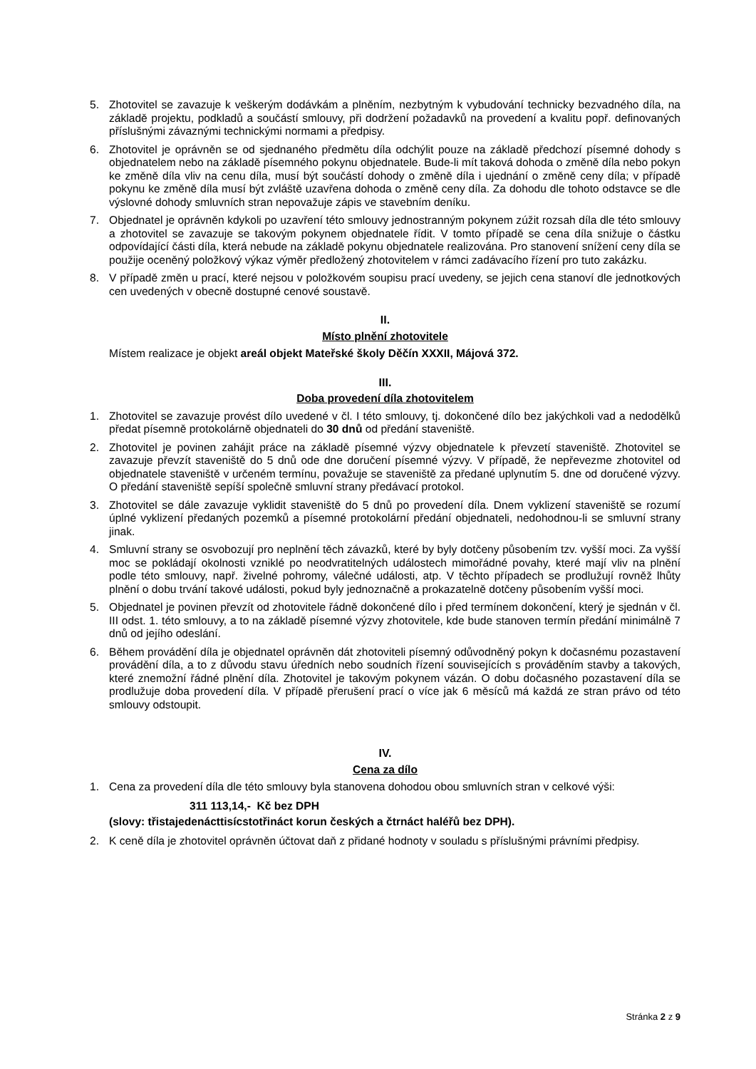5. Zhotovitel se zavazuje k veškerým dodávkám a plněním, nezbytným k vybudování technicky bezvadného díla, na základě projektu, podkladů a součástí smlouvy, při dodržení požadavků na provedení a kvalitu popř. definovaných příslušnými závaznými technickými normami a předpisy.
6. Zhotovitel je oprávněn se od sjednaného předmětu díla odchýlit pouze na základě předchozí písemné dohody s objednatelem nebo na základě písemného pokynu objednatele. Bude-li mít taková dohoda o změně díla nebo pokyn ke změně díla vliv na cenu díla, musí být součástí dohody o změně díla i ujednání o změně ceny díla; v případě pokynu ke změně díla musí být zvláště uzavřena dohoda o změně ceny díla. Za dohodu dle tohoto odstavce se dle výslovné dohody smluvních stran nepovažuje zápis ve stavebním deníku.
7. Objednatel je oprávněn kdykoli po uzavření této smlouvy jednostranným pokynem zúžit rozsah díla dle této smlouvy a zhotovitel se zavazuje se takovým pokynem objednatele řídit. V tomto případě se cena díla snižuje o částku odpovídající části díla, která nebude na základě pokynu objednatele realizována. Pro stanovení snížení ceny díla se použije oceněný položkový výkaz výměr předložený zhotovitelem v rámci zadávacího řízení pro tuto zakázku.
8. V případě změn u prací, které nejsou v položkovém soupisu prací uvedeny, se jejich cena stanoví dle jednotkových cen uvedených v obecně dostupné cenové soustavě.
II.
Místo plnění zhotovitele
Místem realizace je objekt areál objekt Mateřské školy Děčín XXXII, Májová 372.
III.
Doba provedení díla zhotovitelem
1. Zhotovitel se zavazuje provést dílo uvedené v čl. I této smlouvy, tj. dokončené dílo bez jakýchkoli vad a nedodělků předat písemně protokolárně objednateli do 30 dnů od předání staveniště.
2. Zhotovitel je povinen zahájit práce na základě písemné výzvy objednatele k převzetí staveniště. Zhotovitel se zavazuje převzít staveniště do 5 dnů ode dne doručení písemné výzvy. V případě, že nepřevezme zhotovitel od objednatele staveniště v určeném termínu, považuje se staveniště za předané uplynutím 5. dne od doručené výzvy. O předání staveniště sepíší společně smluvní strany předávací protokol.
3. Zhotovitel se dále zavazuje vyklidit staveniště do 5 dnů po provedení díla. Dnem vyklizení staveniště se rozumí úplné vyklizení předaných pozemků a písemné protokolární předání objednateli, nedohodnou-li se smluvní strany jinak.
4. Smluvní strany se osvobozují pro neplnění těch závazků, které by byly dotčeny působením tzv. vyšší moci. Za vyšší moc se pokládají okolnosti vzniklé po neodvratitelných událostech mimořádné povahy, které mají vliv na plnění podle této smlouvy, např. živelné pohromy, válečné události, atp. V těchto případech se prodlužují rovněž lhůty plnění o dobu trvání takové události, pokud byly jednoznačně a prokazatelně dotčeny působením vyšší moci.
5. Objednatel je povinen převzít od zhotovitele řádně dokončené dílo i před termínem dokončení, který je sjednán v čl. III odst. 1. této smlouvy, a to na základě písemné výzvy zhotovitele, kde bude stanoven termín předání minimálně 7 dnů od jejího odeslání.
6. Během provádění díla je objednatel oprávněn dát zhotoviteli písemný odůvodněný pokyn k dočasnému pozastavení provádění díla, a to z důvodu stavu úředních nebo soudních řízení souvisejících s prováděním stavby a takových, které znemožní řádné plnění díla. Zhotovitel je takovým pokynem vázán. O dobu dočasného pozastavení díla se prodlužuje doba provedení díla. V případě přerušení prací o více jak 6 měsíců má každá ze stran právo od této smlouvy odstoupit.
IV.
Cena za dílo
1. Cena za provedení díla dle této smlouvy byla stanovena dohodou obou smluvních stran v celkové výši:
311 113,14,- Kč bez DPH
(slovy: třistajedenácttisícstotřináct korun českých a čtrnáct haléřů bez DPH).
2. K ceně díla je zhotovitel oprávněn účtovat daň z přidané hodnoty v souladu s příslušnými právními předpisy.
Stránka 2 z 9